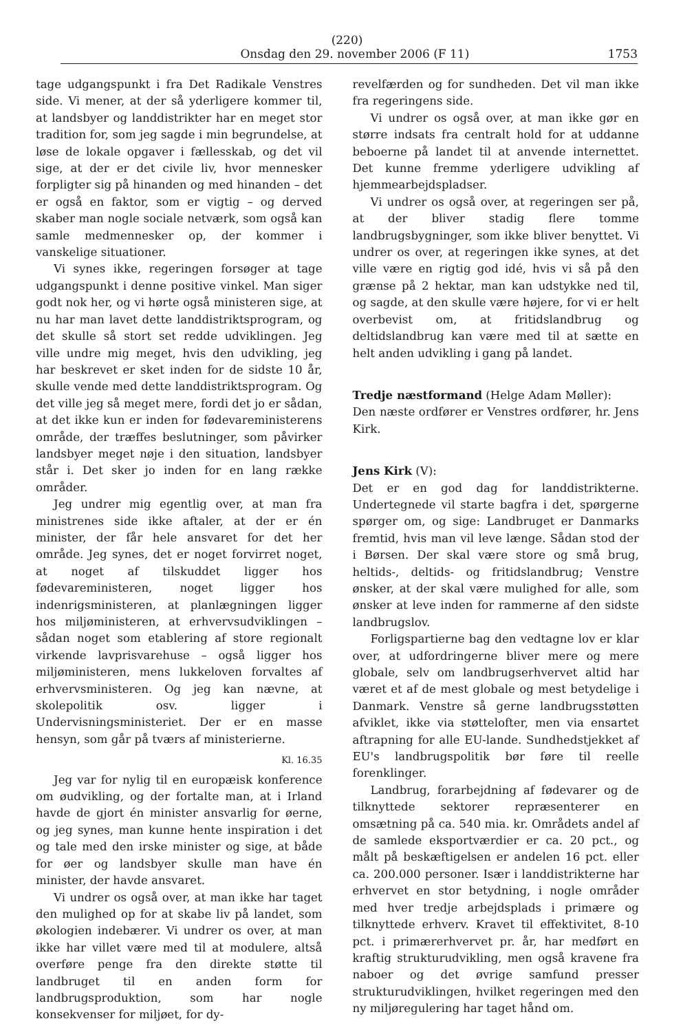(220)
Onsdag den 29. november 2006 (F 11) 1753
tage udgangspunkt i fra Det Radikale Venstres side. Vi mener, at der så yderligere kommer til, at landsbyer og landdistrikter har en meget stor tradition for, som jeg sagde i min begrundelse, at løse de lokale opgaver i fællesskab, og det vil sige, at der er det civile liv, hvor mennesker forpligter sig på hinanden og med hinanden – det er også en faktor, som er vigtig – og derved skaber man nogle sociale netværk, som også kan samle medmennesker op, der kommer i vanskelige situationer.
Vi synes ikke, regeringen forsøger at tage udgangspunkt i denne positive vinkel. Man siger godt nok her, og vi hørte også ministeren sige, at nu har man lavet dette landdistriktsprogram, og det skulle så stort set redde udviklingen. Jeg ville undre mig meget, hvis den udvikling, jeg har beskrevet er sket inden for de sidste 10 år, skulle vende med dette landdistriktsprogram. Og det ville jeg så meget mere, fordi det jo er sådan, at det ikke kun er inden for fødevareministerens område, der træffes beslutninger, som påvirker landsbyer meget nøje i den situation, landsbyer står i. Det sker jo inden for en lang række områder.
Jeg undrer mig egentlig over, at man fra ministrenes side ikke aftaler, at der er én minister, der får hele ansvaret for det her område. Jeg synes, det er noget forvirret noget, at noget af tilskuddet ligger hos fødevareministeren, noget ligger hos indenrigsministeren, at planlægningen ligger hos miljøministeren, at erhvervsudviklingen – sådan noget som etablering af store regionalt virkende lavprisvarehuse – også ligger hos miljøministeren, mens lukkeloven forvaltes af erhvervsministeren. Og jeg kan nævne, at skolepolitik osv. ligger i Undervisningsministeriet. Der er en masse hensyn, som går på tværs af ministerierne.
Kl. 16.35
Jeg var for nylig til en europæisk konference om øudvikling, og der fortalte man, at i Irland havde de gjort én minister ansvarlig for øerne, og jeg synes, man kunne hente inspiration i det og tale med den irske minister og sige, at både for øer og landsbyer skulle man have én minister, der havde ansvaret.
Vi undrer os også over, at man ikke har taget den mulighed op for at skabe liv på landet, som økologien indebærer. Vi undrer os over, at man ikke har villet være med til at modulere, altså overføre penge fra den direkte støtte til landbruget til en anden form for landbrugsproduktion, som har nogle konsekvenser for miljøet, for dy-
revelfærden og for sundheden. Det vil man ikke fra regeringens side.
Vi undrer os også over, at man ikke gør en større indsats fra centralt hold for at uddanne beboerne på landet til at anvende internettet. Det kunne fremme yderligere udvikling af hjemmearbejdspladser.
Vi undrer os også over, at regeringen ser på, at der bliver stadig flere tomme landbrugsbygninger, som ikke bliver benyttet. Vi undrer os over, at regeringen ikke synes, at det ville være en rigtig god idé, hvis vi så på den grænse på 2 hektar, man kan udstykke ned til, og sagde, at den skulle være højere, for vi er helt overbevist om, at fritidslandbrug og deltidslandbrug kan være med til at sætte en helt anden udvikling i gang på landet.
Tredje næstformand (Helge Adam Møller):
Den næste ordfører er Venstres ordfører, hr. Jens Kirk.
Jens Kirk (V):
Det er en god dag for landdistrikterne. Undertegnede vil starte bagfra i det, spørgerne spørger om, og sige: Landbruget er Danmarks fremtid, hvis man vil leve længe. Sådan stod der i Børsen. Der skal være store og små brug, heltids-, deltids- og fritidslandbrug; Venstre ønsker, at der skal være mulighed for alle, som ønsker at leve inden for rammerne af den sidste landbrugslov.
Forligspartierne bag den vedtagne lov er klar over, at udfordringerne bliver mere og mere globale, selv om landbrugserhvervet altid har været et af de mest globale og mest betydelige i Danmark. Venstre så gerne landbrugsstøtten afviklet, ikke via støttelofter, men via ensartet aftrapning for alle EU-lande. Sundhedstjekket af EU's landbrugspolitik bør føre til reelle forenklinger.
Landbrug, forarbejdning af fødevarer og de tilknyttede sektorer repræsenterer en omsætning på ca. 540 mia. kr. Områdets andel af de samlede eksportværdier er ca. 20 pct., og målt på beskæftigelsen er andelen 16 pct. eller ca. 200.000 personer. Især i landdistrikterne har erhvervet en stor betydning, i nogle områder med hver tredje arbejdsplads i primære og tilknyttede erhverv. Kravet til effektivitet, 8-10 pct. i primærerhvervet pr. år, har medført en kraftig strukturudvikling, men også kravene fra naboer og det øvrige samfund presser strukturudviklingen, hvilket regeringen med den ny miljøregulering har taget hånd om.